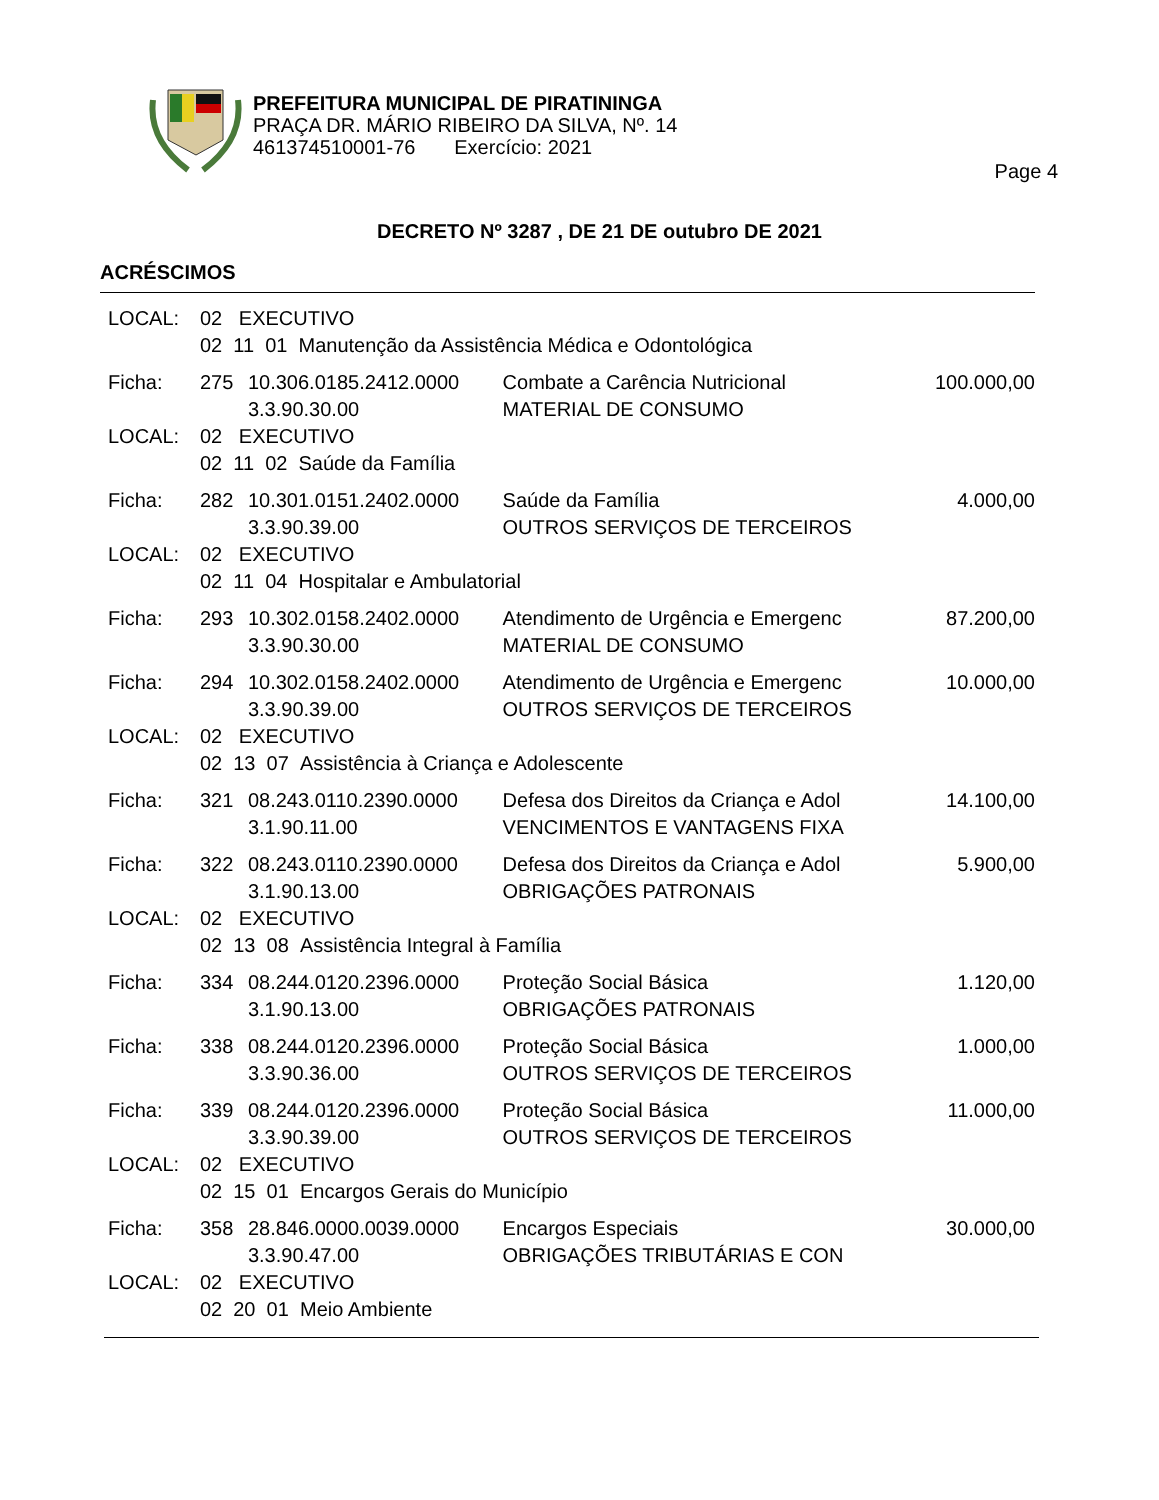PREFEITURA MUNICIPAL DE PIRATININGA
PRAÇA DR. MÁRIO RIBEIRO DA SILVA, Nº. 14
461374510001-76 Exercício: 2021
Page 4
DECRETO Nº 3287 , DE 21 DE outubro DE 2021
ACRÉSCIMOS
| LOCAL: | 02 EXECUTIVO | | | |
| | 02 11 01 Manutenção da Assistência Médica e Odontológica | | | |
| Ficha: | 275 | 10.306.0185.2412.0000 3.3.90.30.00 | Combate a Carência Nutricional MATERIAL DE CONSUMO | 100.000,00 |
| LOCAL: | 02 EXECUTIVO | | | |
| | 02 11 02 Saúde da Família | | | |
| Ficha: | 282 | 10.301.0151.2402.0000 3.3.90.39.00 | Saúde da Família OUTROS SERVIÇOS DE TERCEIROS | 4.000,00 |
| LOCAL: | 02 EXECUTIVO | | | |
| | 02 11 04 Hospitalar e Ambulatorial | | | |
| Ficha: | 293 | 10.302.0158.2402.0000 3.3.90.30.00 | Atendimento de Urgência e Emergenc MATERIAL DE CONSUMO | 87.200,00 |
| Ficha: | 294 | 10.302.0158.2402.0000 3.3.90.39.00 | Atendimento de Urgência e Emergenc OUTROS SERVIÇOS DE TERCEIROS | 10.000,00 |
| LOCAL: | 02 EXECUTIVO | | | |
| | 02 13 07 Assistência à Criança e Adolescente | | | |
| Ficha: | 321 | 08.243.0110.2390.0000 3.1.90.11.00 | Defesa dos Direitos da Criança e Adol VENCIMENTOS E VANTAGENS FIXA | 14.100,00 |
| Ficha: | 322 | 08.243.0110.2390.0000 3.1.90.13.00 | Defesa dos Direitos da Criança e Adol OBRIGAÇÕES PATRONAIS | 5.900,00 |
| LOCAL: | 02 EXECUTIVO | | | |
| | 02 13 08 Assistência Integral à Família | | | |
| Ficha: | 334 | 08.244.0120.2396.0000 3.1.90.13.00 | Proteção Social Básica OBRIGAÇÕES PATRONAIS | 1.120,00 |
| Ficha: | 338 | 08.244.0120.2396.0000 3.3.90.36.00 | Proteção Social Básica OUTROS SERVIÇOS DE TERCEIROS | 1.000,00 |
| Ficha: | 339 | 08.244.0120.2396.0000 3.3.90.39.00 | Proteção Social Básica OUTROS SERVIÇOS DE TERCEIROS | 11.000,00 |
| LOCAL: | 02 EXECUTIVO | | | |
| | 02 15 01 Encargos Gerais do Município | | | |
| Ficha: | 358 | 28.846.0000.0039.0000 3.3.90.47.00 | Encargos Especiais OBRIGAÇÕES TRIBUTÁRIAS E CON | 30.000,00 |
| LOCAL: | 02 EXECUTIVO | | | |
| | 02 20 01 Meio Ambiente | | | |